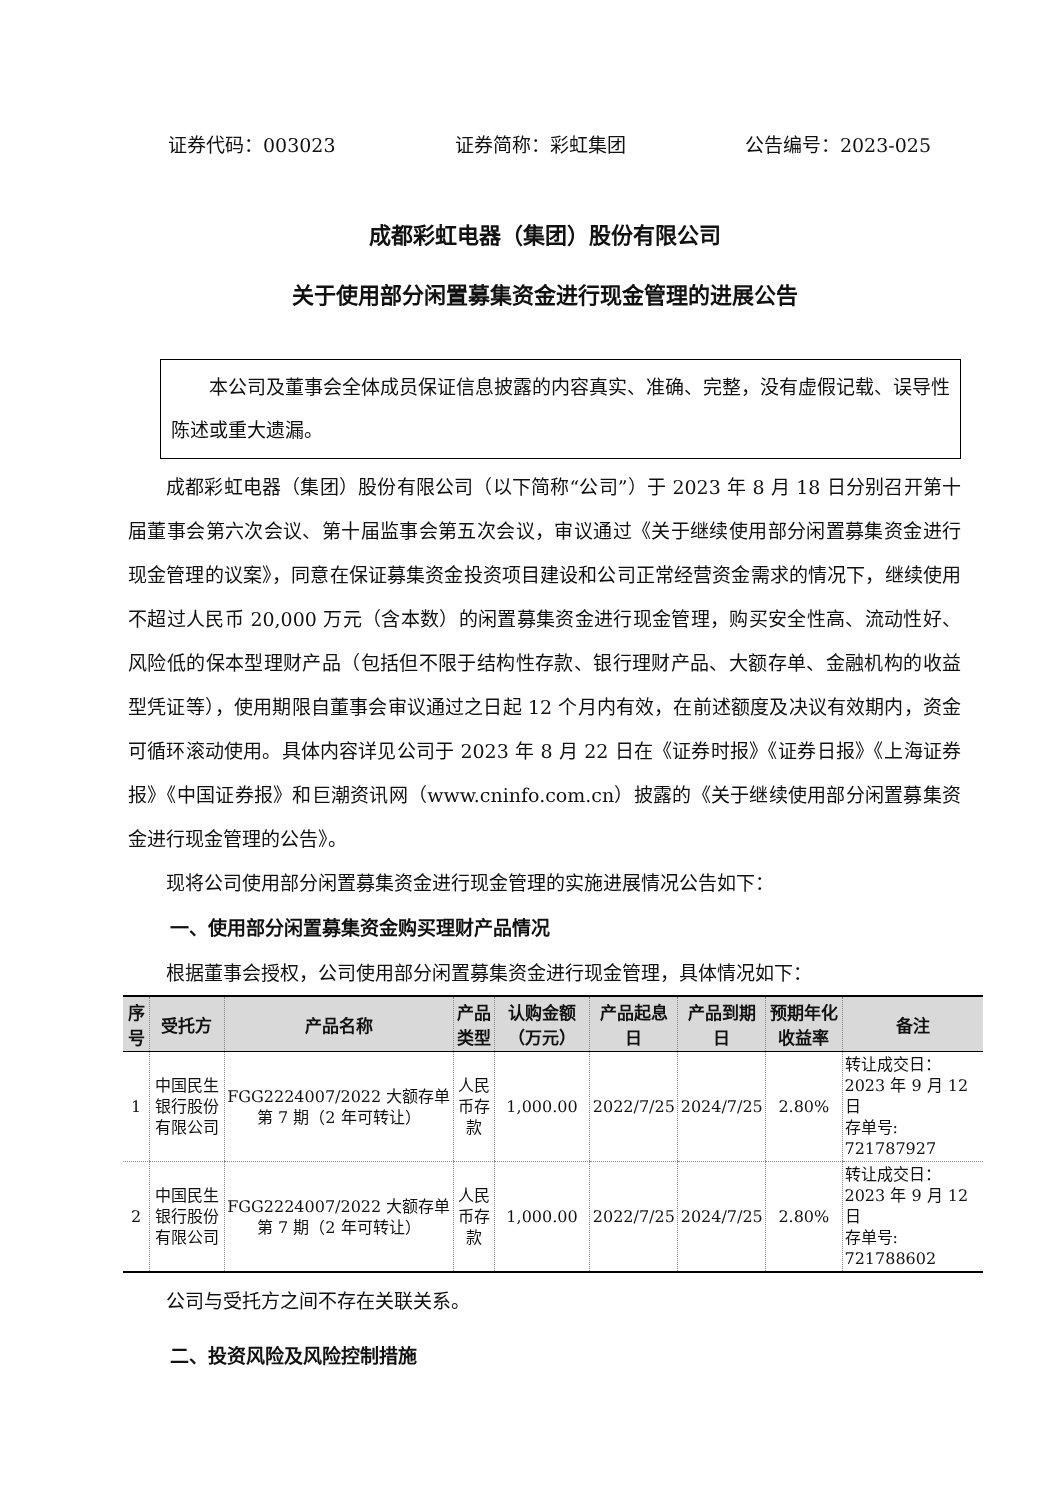证券代码：003023 证券简称：彩虹集团 公告编号：2023-025
成都彩虹电器（集团）股份有限公司
关于使用部分闲置募集资金进行现金管理的进展公告
  本公司及董事会全体成员保证信息披露的内容真实、准确、完整，没有虚假记载、误导性陈述或重大遗漏。
成都彩虹电器（集团）股份有限公司（以下简称“公司”）于 2023 年 8 月 18 日分别召开第十届董事会第六次会议、第十届监事会第五次会议，审议通过《关于继续使用部分闲置募集资金进行现金管理的议案》，同意在保证募集资金投资项目建设和公司正常经营资金需求的情况下，继续使用不超过人民币 20,000 万元（含本数）的闲置募集资金进行现金管理，购买安全性高、流动性好、风险低的保本型理财产品（包括但不限于结构性存款、银行理财产品、大额存单、金融机构的收益型凭证等），使用期限自董事会审议通过之日起 12 个月内有效，在前述额度及决议有效期内，资金可循环滚动使用。具体内容详见公司于 2023 年 8 月 22 日在《证券时报》《证券日报》《上海证券报》《中国证券报》和巨潮资讯网（www.cninfo.com.cn）披露的《关于继续使用部分闲置募集资金进行现金管理的公告》。
现将公司使用部分闲置募集资金进行现金管理的实施进展情况公告如下：
一、使用部分闲置募集资金购买理财产品情况
根据董事会授权，公司使用部分闲置募集资金进行现金管理，具体情况如下：
| 序号 | 受托方 | 产品名称 | 产品类型 | 认购金额（万元） | 产品起息日 | 产品到期日 | 预期年化收益率 | 备注 |
| --- | --- | --- | --- | --- | --- | --- | --- | --- |
| 1 | 中国民生银行股份有限公司 | FGG2224007/2022 大额存单第 7 期（2 年可转让） | 人民币存款 | 1,000.00 | 2022/7/25 | 2024/7/25 | 2.80% | 转让成交日：2023 年 9 月 12 日 存单号: 721787927 |
| 2 | 中国民生银行股份有限公司 | FGG2224007/2022 大额存单第 7 期（2 年可转让） | 人民币存款 | 1,000.00 | 2022/7/25 | 2024/7/25 | 2.80% | 转让成交日：2023 年 9 月 12 日 存单号: 721788602 |
公司与受托方之间不存在关联关系。
二、投资风险及风险控制措施